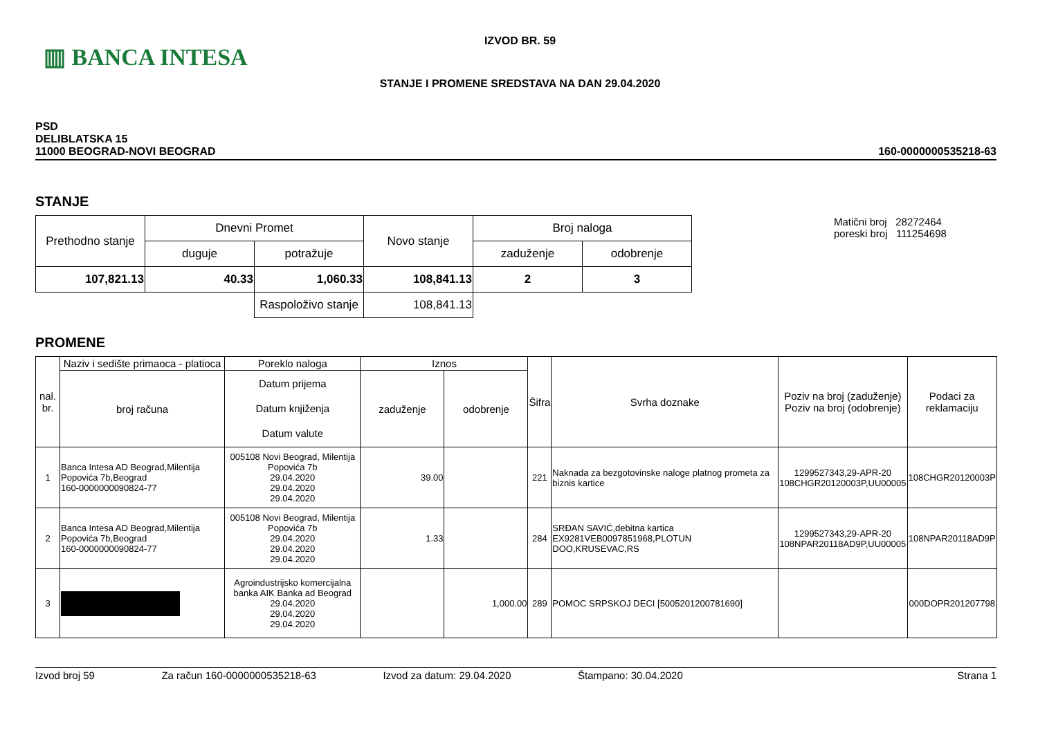▥ BANCA INTESA
IZVOD BR. 59
STANJE I PROMENE SREDSTAVA NA DAN 29.04.2020
PSD
DELIBLATSKA 15
11000 BEOGRAD-NOVI BEOGRAD
160-0000000535218-63
STANJE
| Prethodno stanje | Dnevni Promet | | Novo stanje | Broj naloga | |
| | duguje | potražuje | | zaduženje | odobrenje |
| 107,821.13 | 40.33 | 1,060.33 | 108,841.13 | 2 | 3 |
| | | Raspoloživo stanje | 108,841.13 | | |
Matični broj 28272464
poreski broj 111254698
PROMENE
| nal. br. | Naziv i sedište primaoca - platioca | Poreklo naloga | Iznos | | Šifra | Svrha doznake | Poziv na broj (zaduženje) Poziv na broj (odobrenje) | Podaci za reklamaciju |
| | broj računa | Datum prijema Datum knjiženja Datum valute | zaduženje | odobrenje | | | | |
| 1 | Banca Intesa AD Beograd,Milentija Popovića 7b,Beograd 160-0000000090824-77 | 005108 Novi Beograd, Milentija Popovića 7b 29.04.2020 29.04.2020 29.04.2020 | 39.00 | | 221 | Naknada za bezgotovinske naloge platnog prometa za biznis kartice | 1299527343,29-APR-20 108CHGR20120003P,UU00005 | 108CHGR20120003P |
| 2 | Banca Intesa AD Beograd,Milentija Popovića 7b,Beograd 160-0000000090824-77 | 005108 Novi Beograd, Milentija Popovića 7b 29.04.2020 29.04.2020 29.04.2020 | 1.33 | | 284 | SRĐAN SAVIĆ,debitna kartica EX9281VEB0097851968,PLOTUN DOO,KRUSEVAC,RS | 1299527343,29-APR-20 108NPAR20118AD9P,UU00005 | 108NPAR20118AD9P |
| 3 | | Agroindustrijsko komercijalna banka AIK Banka ad Beograd 29.04.2020 29.04.2020 29.04.2020 | | 1,000.00 | 289 | POMOC SRPSKOJ DECI [5005201200781690] | | 000DOPR201207798 |
Izvod broj 59 Za račun 160-0000000535218-63 Izvod za datum: 29.04.2020 Štampano: 30.04.2020 Strana 1